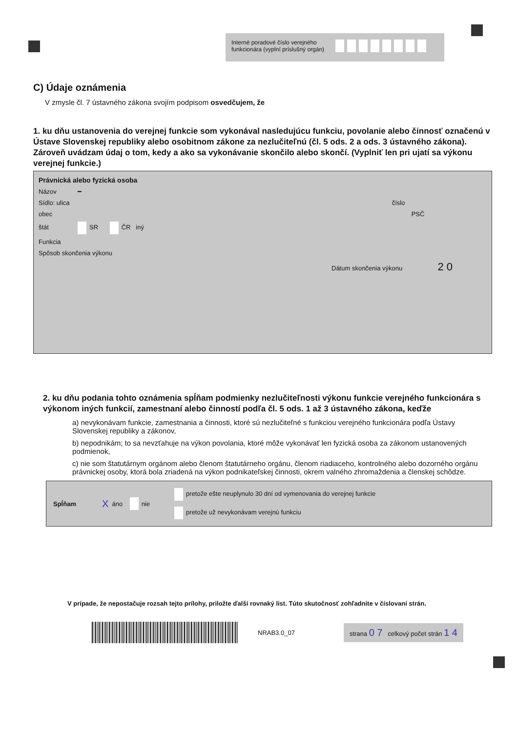Interné poradové číslo verejného funkcionára (vyplní príslušný orgán)
C) Údaje oznámenia
V zmysle čl. 7 ústavného zákona svojím podpisom osvedčujem, že
1. ku dňu ustanovenia do verejnej funkcie som vykonával nasledujúcu funkciu, povolanie alebo činnosť označenú v Ústave Slovenskej republiky alebo osobitnom zákone za nezlučiteľnú (čl. 5 ods. 2 a ods. 3 ústavného zákona). Zároveň uvádzam údaj o tom, kedy a ako sa vykonávanie skončilo alebo skončí. (Vyplniť len pri ujatí sa výkonu verejnej funkcie.)
Právnická alebo fyzická osoba
Názov ━
Sídlo: ulica číslo
obec PSČ
štát SR ČR iný
Funkcia
Spôsob skončenia výkonu
Dátum skončenia výkonu 2 0
2. ku dňu podania tohto oznámenia spĺňam podmienky nezlučiteľnosti výkonu funkcie verejného funkcionára s výkonom iných funkcií, zamestnaní alebo činností podľa čl. 5 ods. 1 až 3 ústavného zákona, keďže
a) nevykonávam funkcie, zamestnania a činnosti, ktoré sú nezlučiteľné s funkciou verejného funkcionára podľa Ústavy Slovenskej republiky a zákonov,
b) nepodnikám; to sa nevzťahuje na výkon povolania, ktoré môže vykonávať len fyzická osoba za zákonom ustanovených podmienok,
c) nie som štatutárnym orgánom alebo členom štatutárneho orgánu, členom riadiaceho, kontrolného alebo dozorného orgánu právnickej osoby, ktorá bola zriadená na výkon podnikateľskej činnosti, okrem valného zhromaždenia a členskej schôdze.
Spĺňam X áno nie
pretože ešte neuplynulo 30 dní od vymenovania do verejnej funkcie
pretože už nevykonávam verejnú funkciu
V prípade, že nepostačuje rozsah tejto prílohy, priložte ďalší rovnaký list. Túto skutočnosť zohľadnite v číslovaní strán.
NRAB3.0_07
strana 0 7 celkový počet strán 1 4